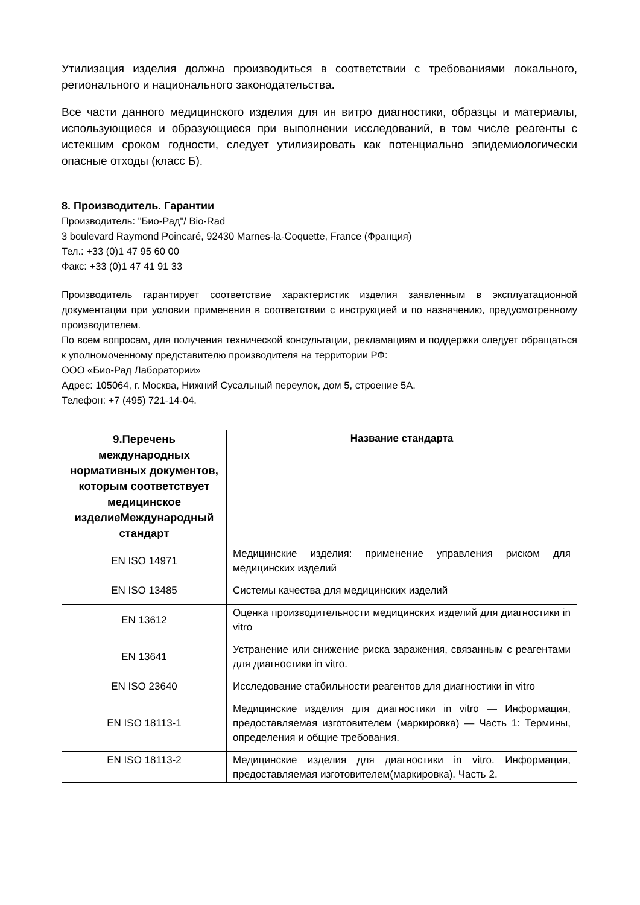Утилизация изделия должна производиться в соответствии с требованиями локального, регионального и национального законодательства.
Все части данного медицинского изделия для ин витро диагностики, образцы и материалы, использующиеся и образующиеся при выполнении исследований, в том числе реагенты с истекшим сроком годности, следует утилизировать как потенциально эпидемиологически опасные отходы (класс Б).
8. Производитель. Гарантии
Производитель: "Био-Рад"/ Bio-Rad
3 boulevard Raymond Poincaré, 92430 Marnes-la-Coquette, France (Франция)
Тел.: +33 (0)1 47 95 60 00
Факс: +33 (0)1 47 41 91 33
Производитель гарантирует соответствие характеристик изделия заявленным в эксплуатационной документации при условии применения в соответствии с инструкцией и по назначению, предусмотренному производителем.
По всем вопросам, для получения технической консультации, рекламациям и поддержки следует обращаться к уполномоченному представителю производителя на территории РФ:
ООО «Био-Рад Лаборатории»
Адрес: 105064, г. Москва, Нижний Сусальный переулок, дом 5, строение 5А.
Телефон: +7 (495) 721-14-04.
| 9.Перечень международных нормативных документов, которым соответствует медицинское изделиеМеждународный стандарт | Название стандарта |
| --- | --- |
| EN ISO 14971 | Медицинские изделия: применение управления риском для медицинских изделий |
| EN ISO 13485 | Системы качества для медицинских изделий |
| EN 13612 | Оценка производительности медицинских изделий для диагностики in vitro |
| EN 13641 | Устранение или снижение риска заражения, связанным с реагентами для диагностики in vitro. |
| EN ISO 23640 | Исследование стабильности реагентов для диагностики in vitro |
| EN ISO 18113-1 | Медицинские изделия для диагностики in vitro — Информация, предоставляемая изготовителем (маркировка) — Часть 1: Термины, определения и общие требования. |
| EN ISO 18113-2 | Медицинские изделия для диагностики in vitro. Информация, предоставляемая изготовителем(маркировка). Часть 2. |